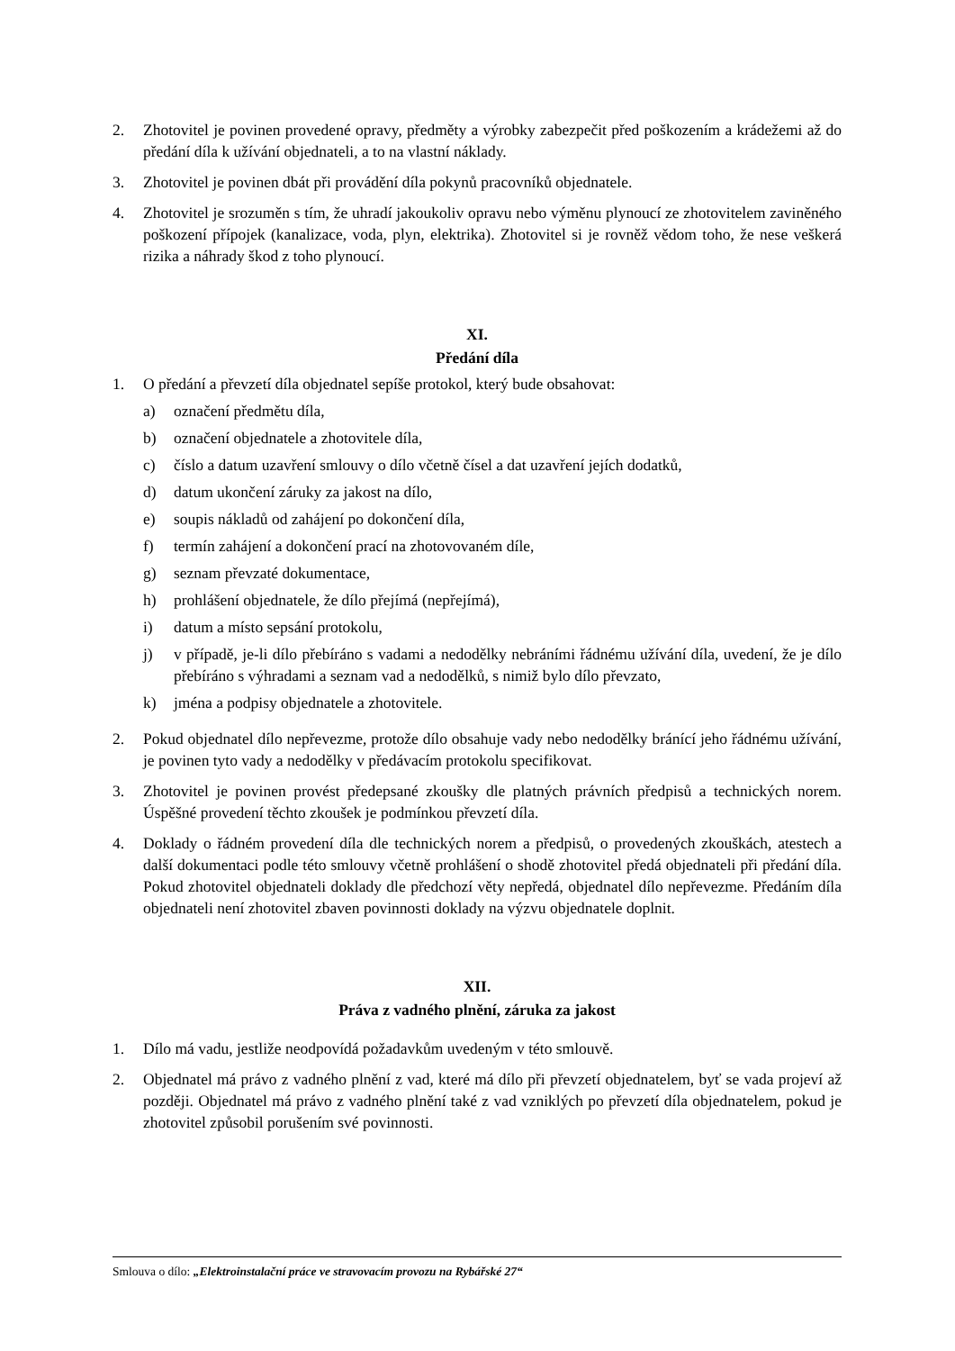2. Zhotovitel je povinen provedené opravy, předměty a výrobky zabezpečit před poškozením a krádežemi až do předání díla k užívání objednateli, a to na vlastní náklady.
3. Zhotovitel je povinen dbát při provádění díla pokynů pracovníků objednatele.
4. Zhotovitel je srozuměn s tím, že uhradí jakoukoliv opravu nebo výměnu plynoucí ze zhotovitelem zaviněného poškození přípojek (kanalizace, voda, plyn, elektrika). Zhotovitel si je rovněž vědom toho, že nese veškerá rizika a náhrady škod z toho plynoucí.
XI.
Předání díla
1. O předání a převzetí díla objednatel sepíše protokol, který bude obsahovat:
a) označení předmětu díla,
b) označení objednatele a zhotovitele díla,
c) číslo a datum uzavření smlouvy o dílo včetně čísel a dat uzavření jejích dodatků,
d) datum ukončení záruky za jakost na dílo,
e) soupis nákladů od zahájení po dokončení díla,
f) termín zahájení a dokončení prací na zhotovovaném díle,
g) seznam převzaté dokumentace,
h) prohlášení objednatele, že dílo přejímá (nepřejímá),
i) datum a místo sepsání protokolu,
j) v případě, je-li dílo přebíráno s vadami a nedodělky nebráními řádnému užívání díla, uvedení, že je dílo přebíráno s výhradami a seznam vad a nedodělků, s nimiž bylo dílo převzato,
k) jména a podpisy objednatele a zhotovitele.
2. Pokud objednatel dílo nepřevezme, protože dílo obsahuje vady nebo nedodělky bránící jeho řádnému užívání, je povinen tyto vady a nedodělky v předávacím protokolu specifikovat.
3. Zhotovitel je povinen provést předepsané zkoušky dle platných právních předpisů a technických norem. Úspěšné provedení těchto zkoušek je podmínkou převzetí díla.
4. Doklady o řádném provedení díla dle technických norem a předpisů, o provedených zkouškách, atestech a další dokumentaci podle této smlouvy včetně prohlášení o shodě zhotovitel předá objednateli při předání díla. Pokud zhotovitel objednateli doklady dle předchozí věty nepředá, objednatel dílo nepřevezme. Předáním díla objednateli není zhotovitel zbaven povinnosti doklady na výzvu objednatele doplnit.
XII.
Práva z vadného plnění, záruka za jakost
1. Dílo má vadu, jestliže neodpovídá požadavkům uvedeným v této smlouvě.
2. Objednatel má právo z vadného plnění z vad, které má dílo při převzetí objednatelem, byť se vada projeví až později. Objednatel má právo z vadného plnění také z vad vzniklých po převzetí díla objednatelem, pokud je zhotovitel způsobil porušením své povinnosti.
Smlouva o dílo: „Elektroinstalační práce ve stravovacím provozu na Rybářské 27“